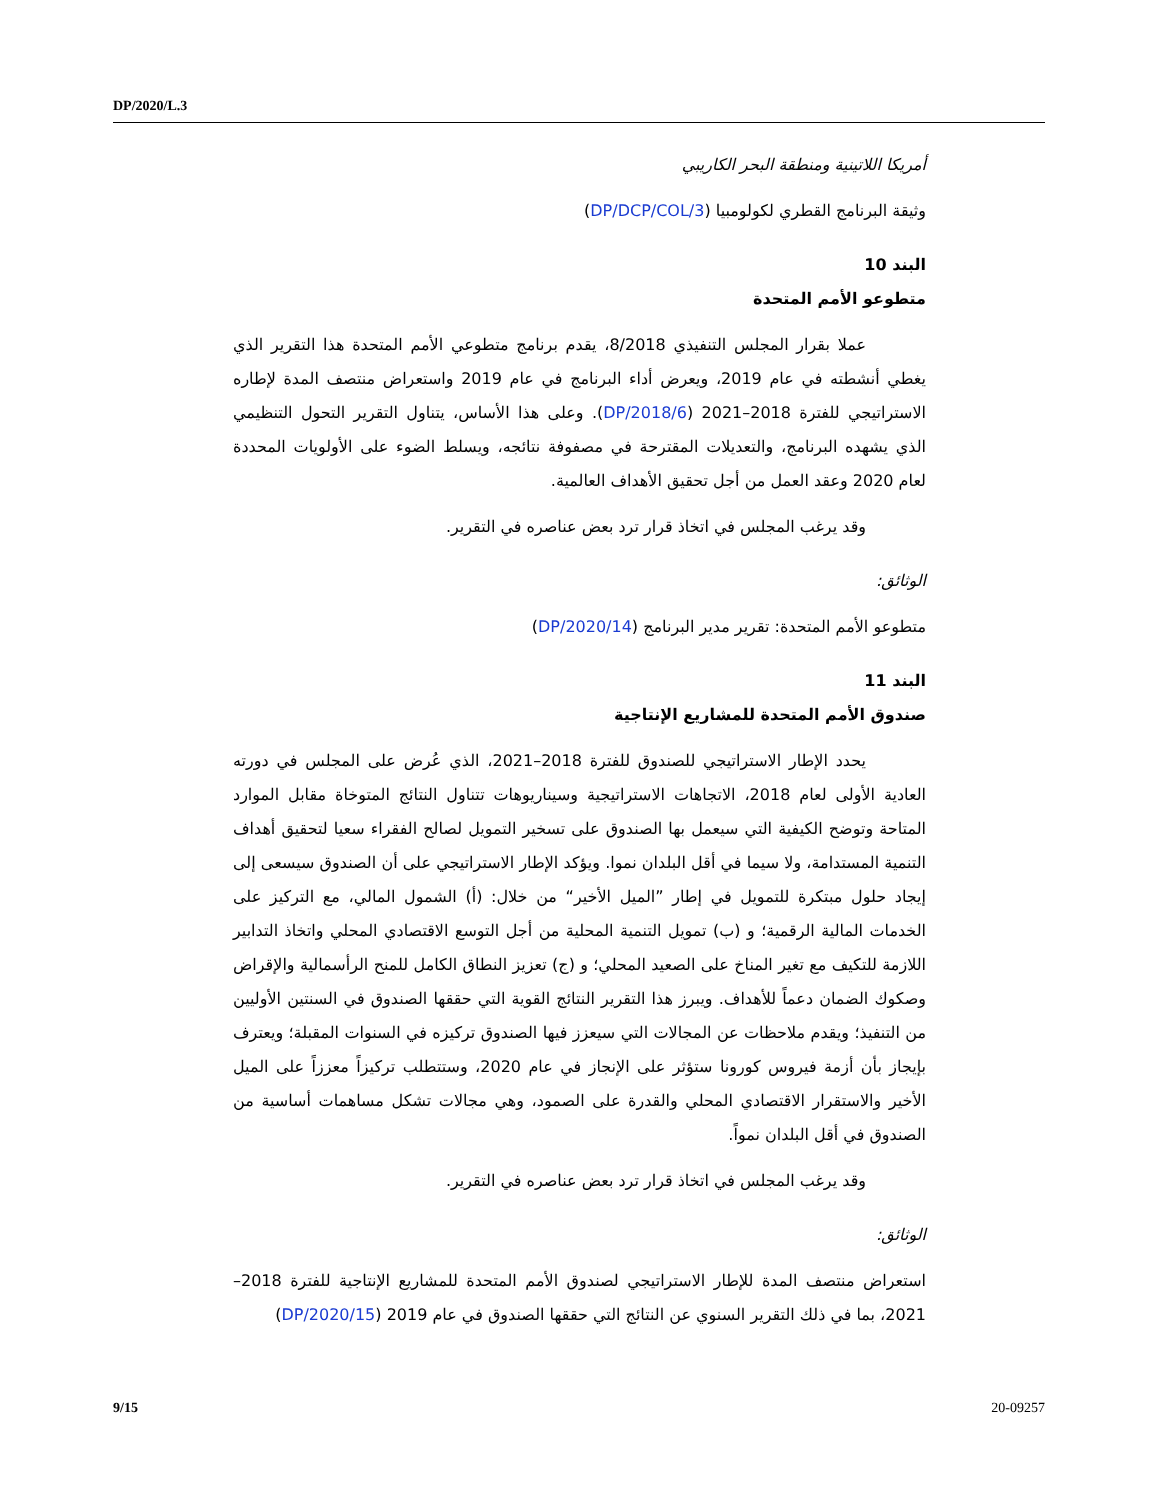DP/2020/L.3
أمريكا اللاتينية ومنطقة البحر الكاريبي
وثيقة البرنامج القطري لكولومبيا (DP/DCP/COL/3)
البند 10
متطوعو الأمم المتحدة
عملا بقرار المجلس التنفيذي 8/2018، يقدم برنامج متطوعي الأمم المتحدة هذا التقرير الذي يغطي أنشطته في عام 2019، ويعرض أداء البرنامج في عام 2019 واستعراض منتصف المدة لإطاره الاستراتيجي للفترة 2018–2021 (DP/2018/6). وعلى هذا الأساس، يتناول التقرير التحول التنظيمي الذي يشهده البرنامج، والتعديلات المقترحة في مصفوفة نتائجه، ويسلط الضوء على الأولويات المحددة لعام 2020 وعقد العمل من أجل تحقيق الأهداف العالمية.
وقد يرغب المجلس في اتخاذ قرار ترد بعض عناصره في التقرير.
الوثائق:
متطوعو الأمم المتحدة: تقرير مدير البرنامج (DP/2020/14)
البند 11
صندوق الأمم المتحدة للمشاريع الإنتاجية
يحدد الإطار الاستراتيجي للصندوق للفترة 2018–2021، الذي عُرض على المجلس في دورته العادية الأولى لعام 2018، الاتجاهات الاستراتيجية وسيناريوهات تتناول النتائج المتوخاة مقابل الموارد المتاحة وتوضح الكيفية التي سيعمل بها الصندوق على تسخير التمويل لصالح الفقراء سعيا لتحقيق أهداف التنمية المستدامة، ولا سيما في أقل البلدان نموا. ويؤكد الإطار الاستراتيجي على أن الصندوق سيسعى إلى إيجاد حلول مبتكرة للتمويل في إطار ”الميل الأخير“ من خلال: (أ) الشمول المالي، مع التركيز على الخدمات المالية الرقمية؛ و (ب) تمويل التنمية المحلية من أجل التوسع الاقتصادي المحلي واتخاذ التدابير اللازمة للتكيف مع تغير المناخ على الصعيد المحلي؛ و (ج) تعزيز النطاق الكامل للمنح الرأسمالية والإقراض وصكوك الضمان دعماً للأهداف. ويبرز هذا التقرير النتائج القوية التي حققها الصندوق في السنتين الأوليين من التنفيذ؛ ويقدم ملاحظات عن المجالات التي سيعزز فيها الصندوق تركيزه في السنوات المقبلة؛ ويعترف بإيجاز بأن أزمة فيروس كورونا ستؤثر على الإنجاز في عام 2020، وستتطلب تركيزاً معززاً على الميل الأخير والاستقرار الاقتصادي المحلي والقدرة على الصمود، وهي مجالات تشكل مساهمات أساسية من الصندوق في أقل البلدان نمواً.
وقد يرغب المجلس في اتخاذ قرار ترد بعض عناصره في التقرير.
الوثائق:
استعراض منتصف المدة للإطار الاستراتيجي لصندوق الأمم المتحدة للمشاريع الإنتاجية للفترة 2018–2021، بما في ذلك التقرير السنوي عن النتائج التي حققها الصندوق في عام 2019 (DP/2020/15)
9/15 20-09257